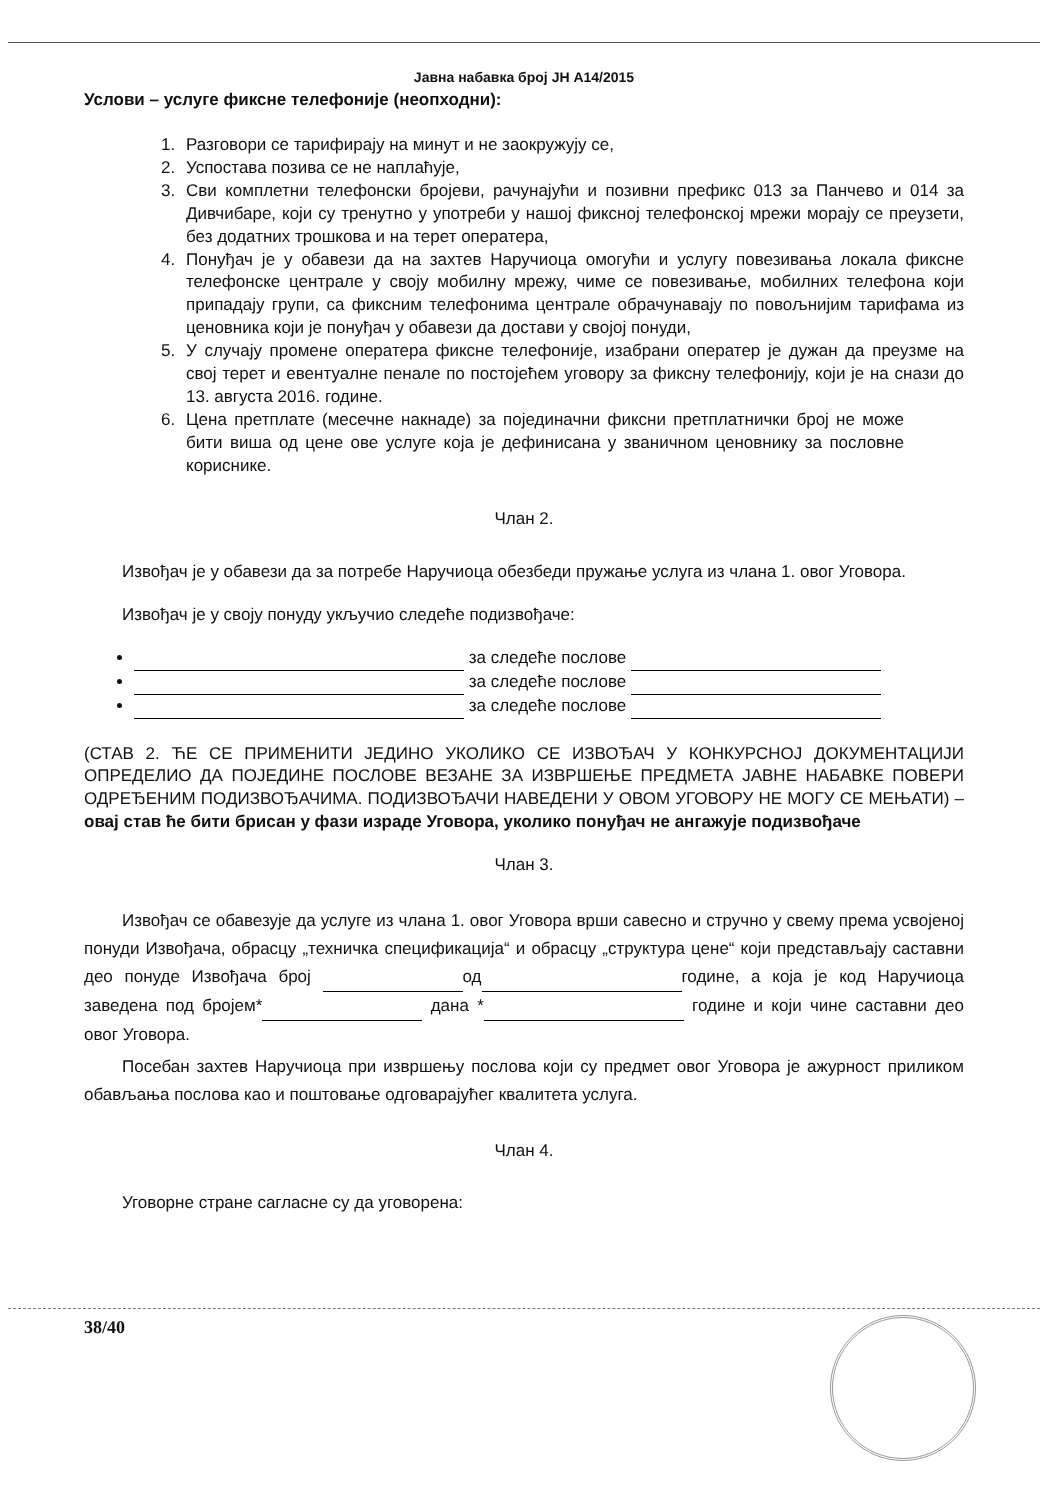Јавна набавка број ЈН А14/2015
Услови – услуге фиксне телефоније (неопходни):
1. Разговори се тарифирају на минут и не заокружују се,
2. Успостава позива се не наплаћује,
3. Сви комплетни телефонски бројеви, рачунајући и позивни префикс 013 за Панчево и 014 за Дивчибаре, који су тренутно у употреби у нашој фиксној телефонској мрежи морају се преузети, без додатних трошкова и на терет оператера,
4. Понуђач је у обавези да на захтев Наручиоца омогући и услугу повезивања локала фиксне телефонске централе у своју мобилну мрежу, чиме се повезивање, мобилних телефона који припадају групи, са фиксним телефонима централе обрачунавају по повољнијим тарифама из ценовника који је понуђач у обавези да достави у својој понуди,
5. У случају промене оператера фиксне телефоније, изабрани оператер је дужан да преузме на свој терет и евентуалне пенале по постојећем уговору за фиксну телефонију, који је на снази до 13. августа 2016. године.
6. Цена претплате (месечне накнаде) за појединачни фиксни претплатнички број не може бити виша од цене ове услуге која је дефинисана у званичном ценовнику за пословне кориснике.
Члан 2.
Извођач је у обавези да за потребе Наручиоца обезбеди пружање услуга из члана 1. овог Уговора.
Извођач је у своју понуду укључио следеће подизвођаче:
за следеће послове
за следеће послове
за следеће послове
(СТАВ 2. ЋЕ СЕ ПРИМЕНИТИ ЈЕДИНО УКОЛИКО СЕ ИЗВОЂАЧ У КОНКУРСНОЈ ДОКУМЕНТАЦИЈИ ОПРЕДЕЛИО ДА ПОЈЕДИНЕ ПОСЛОВЕ ВЕЗАНЕ ЗА ИЗВРШЕЊЕ ПРЕДМЕТА ЈАВНЕ НАБАВКЕ ПОВЕРИ ОДРЕЂЕНИМ ПОДИЗВОЂАЧИМА. ПОДИЗВОЂАЧИ НАВЕДЕНИ У ОВОМ УГОВОРУ НЕ МОГУ СЕ МЕЊАТИ) – овај став ће бити брисан у фази израде Уговора, уколико понуђач не ангажује подизвођаче
Члан 3.
Извођач се обавезује да услуге из члана 1. овог Уговора врши савесно и стручно у свему према усвојеној понуди Извођача, обрасцу „техничка спецификација“ и обрасцу „структура цене“ који представљају саставни део понуде Извођача број од године, а која је код Наручиоца заведена под бројем* дана * године и који чине саставни део овог Уговора.
Посебан захтев Наручиоца при извршењу послова који су предмет овог Уговора је ажурност приликом обављања послова као и поштовање одговарајућег квалитета услуга.
Члан 4.
Уговорне стране сагласне су да уговорена:
38/40